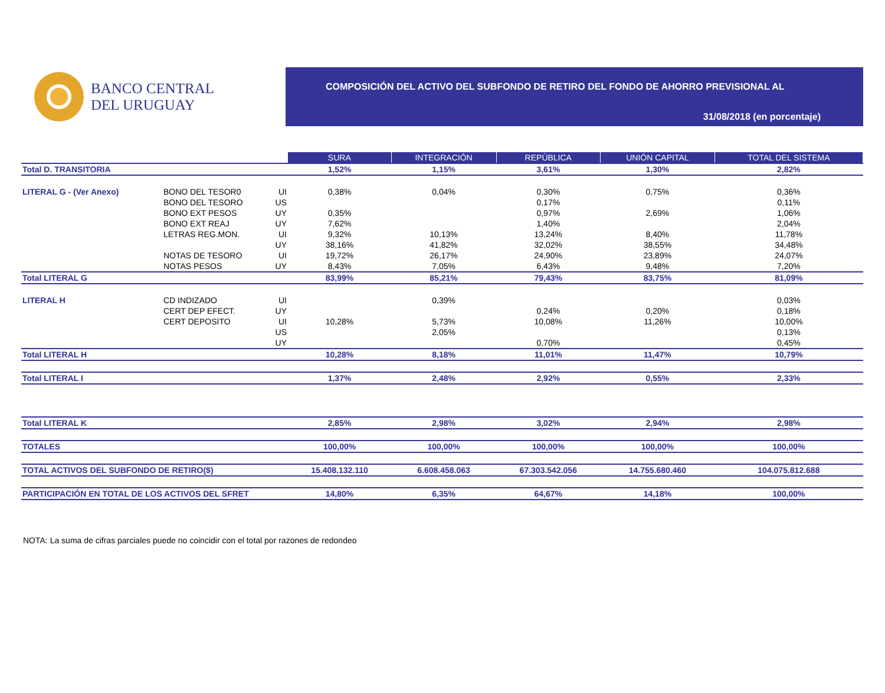BANCO CENTRAL
DEL URUGUAY
COMPOSICIÓN DEL ACTIVO DEL SUBFONDO DE RETIRO DEL FONDO DE AHORRO PREVISIONAL AL
31/08/2018 (en porcentaje)
| | | | SURA | INTEGRACIÓN | REPÚBLICA | UNIÓN CAPITAL | TOTAL DEL SISTEMA |
| Total D. TRANSITORIA | | | 1,52% | 1,15% | 3,61% | 1,30% | 2,82% |
| LITERAL G - (Ver Anexo) | BONO DEL TESOR0 | UI | 0,38% | 0,04% | 0,30% | 0,75% | 0,36% |
| | BONO DEL TESORO | US | | | 0,17% | | 0,11% |
| | BONO EXT PESOS | UY | 0,35% | | 0,97% | 2,69% | 1,06% |
| | BONO EXT REAJ | UY | 7,62% | | 1,40% | | 2,04% |
| | LETRAS REG.MON. | UI | 9,32% | 10,13% | 13,24% | 8,40% | 11,78% |
| | | UY | 38,16% | 41,82% | 32,02% | 38,55% | 34,48% |
| | NOTAS DE TESORO | UI | 19,72% | 26,17% | 24,90% | 23,89% | 24,07% |
| | NOTAS PESOS | UY | 8,43% | 7,05% | 6,43% | 9,48% | 7,20% |
| Total LITERAL G | | | 83,99% | 85,21% | 79,43% | 83,75% | 81,09% |
| LITERAL H | CD INDIZADO | UI | | 0,39% | | | 0,03% |
| | CERT DEP EFECT. | UY | | | 0,24% | 0,20% | 0,18% |
| | CERT DEPOSITO | UI | 10,28% | 5,73% | 10,08% | 11,26% | 10,00% |
| | | US | | 2,05% | | | 0,13% |
| | | UY | | | 0,70% | | 0,45% |
| Total LITERAL H | | | 10,28% | 8,18% | 11,01% | 11,47% | 10,79% |
| Total LITERAL I | | | 1,37% | 2,48% | 2,92% | 0,55% | 2,33% |
| Total LITERAL K | | | 2,85% | 2,98% | 3,02% | 2,94% | 2,98% |
| TOTALES | | | 100,00% | 100,00% | 100,00% | 100,00% | 100,00% |
| TOTAL ACTIVOS DEL SUBFONDO DE RETIRO($) | | | 15.408.132.110 | 6.608.458.063 | 67.303.542.056 | 14.755.680.460 | 104.075.812.688 |
| PARTICIPACIÓN EN TOTAL DE LOS ACTIVOS DEL SFRET | | | 14,80% | 6,35% | 64,67% | 14,18% | 100,00% |
NOTA: La suma de cifras parciales puede no coincidir con el total por razones de redondeo